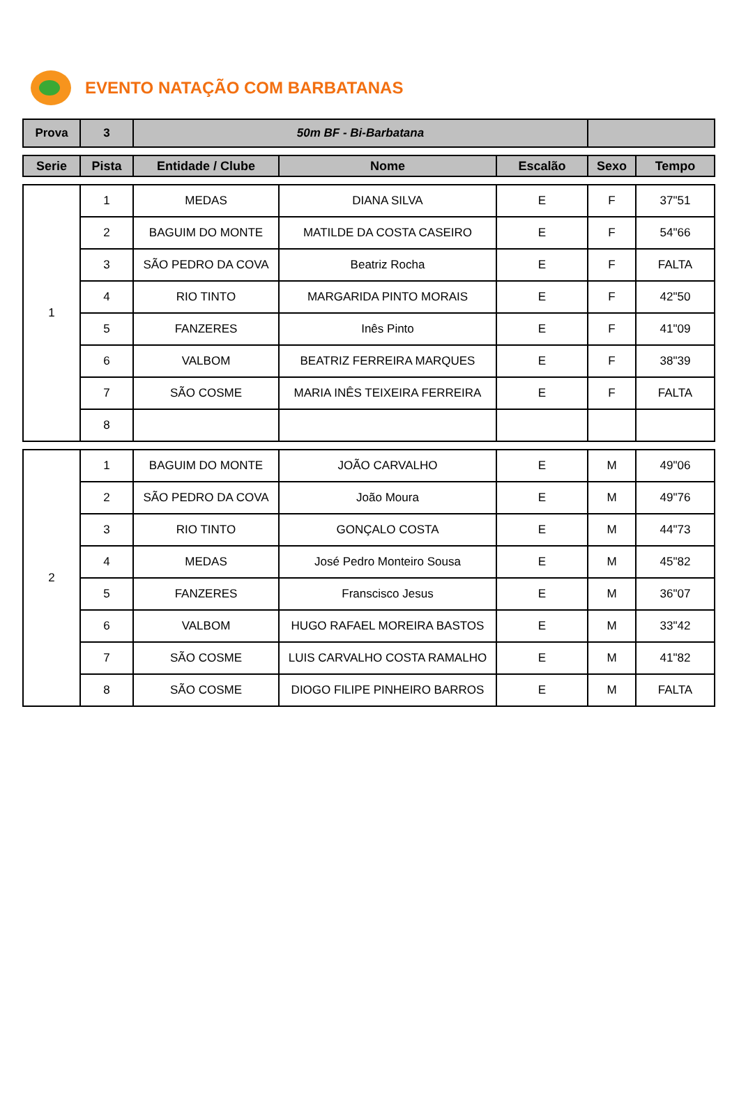EVENTO NATAÇÃO COM BARBATANAS
| Prova | 3 | 50m BF - Bi-Barbatana | |
| Serie | Pista | Entidade / Clube | Nome | Escalão | Sexo | Tempo |
| --- | --- | --- | --- | --- | --- | --- |
| 1 | 1 | MEDAS | DIANA SILVA | E | F | 37"51 |
| | 2 | BAGUIM DO MONTE | MATILDE DA COSTA CASEIRO | E | F | 54"66 |
| | 3 | SÃO PEDRO DA COVA | Beatriz Rocha | E | F | FALTA |
| | 4 | RIO TINTO | MARGARIDA PINTO MORAIS | E | F | 42"50 |
| | 5 | FANZERES | Inês Pinto | E | F | 41"09 |
| | 6 | VALBOM | BEATRIZ FERREIRA MARQUES | E | F | 38"39 |
| | 7 | SÃO COSME | MARIA INÊS TEIXEIRA FERREIRA | E | F | FALTA |
| | 8 | | | | | |
| 2 | 1 | BAGUIM DO MONTE | JOÃO CARVALHO | E | M | 49"06 |
| | 2 | SÃO PEDRO DA COVA | João Moura | E | M | 49"76 |
| | 3 | RIO TINTO | GONÇALO COSTA | E | M | 44"73 |
| | 4 | MEDAS | José Pedro Monteiro Sousa | E | M | 45"82 |
| | 5 | FANZERES | Franscisco Jesus | E | M | 36"07 |
| | 6 | VALBOM | HUGO RAFAEL MOREIRA BASTOS | E | M | 33"42 |
| | 7 | SÃO COSME | LUIS CARVALHO COSTA RAMALHO | E | M | 41"82 |
| | 8 | SÃO COSME | DIOGO FILIPE PINHEIRO BARROS | E | M | FALTA |